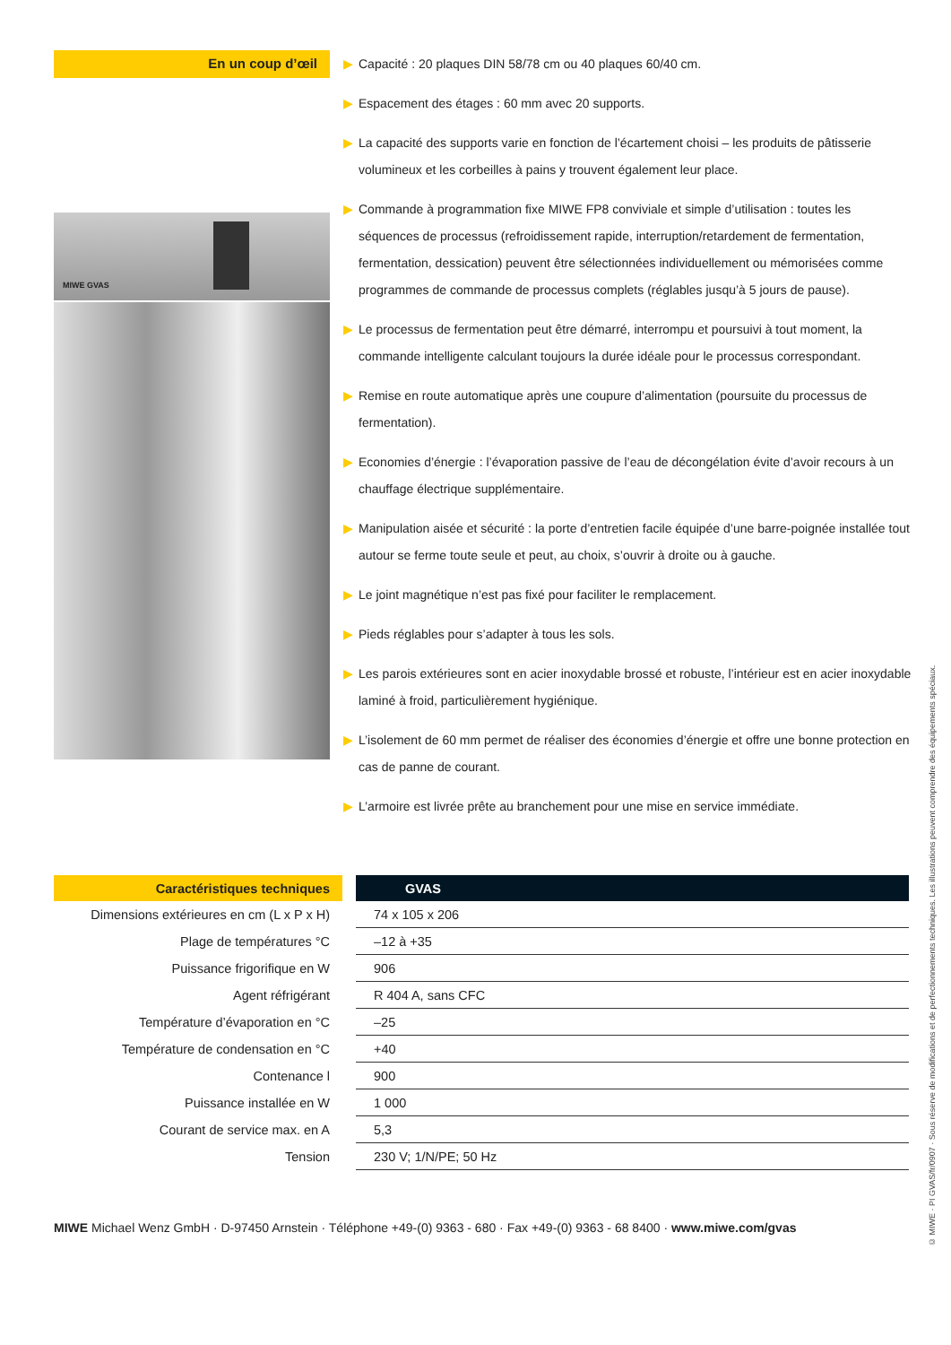En un coup d’œil
MIWE GVAS
▶ Capacité : 20 plaques DIN 58/78 cm ou 40 plaques 60/40 cm.
▶ Espacement des étages : 60 mm avec 20 supports.
▶ La capacité des supports varie en fonction de l’écartement choisi – les produits de pâtisserie volumineux et les corbeilles à pains y trouvent également leur place.
▶ Commande à programmation fixe MIWE FP8 conviviale et simple d’utilisation : toutes les séquences de processus (refroidissement rapide, interruption/retardement de fermentation, fermentation, dessication) peuvent être sélectionnées individuellement ou mémorisées comme programmes de commande de processus complets (réglables jusqu’à 5 jours de pause).
▶ Le processus de fermentation peut être démarré, interrompu et poursuivi à tout moment, la commande intelligente calculant toujours la durée idéale pour le processus correspondant.
▶ Remise en route automatique après une coupure d’alimentation (poursuite du processus de fermentation).
▶ Economies d’énergie : l’évaporation passive de l’eau de décongélation évite d’avoir recours à un chauffage électrique supplémentaire.
▶ Manipulation aisée et sécurité : la porte d’entretien facile équipée d’une barre-poignée installée tout autour se ferme toute seule et peut, au choix, s’ouvrir à droite ou à gauche.
▶ Le joint magnétique n’est pas fixé pour faciliter le remplacement.
▶ Pieds réglables pour s’adapter à tous les sols.
▶ Les parois extérieures sont en acier inoxydable brossé et robuste, l’intérieur est en acier inoxydable laminé à froid, particulièrement hygiénique.
▶ L’isolement de 60 mm permet de réaliser des économies d’énergie et offre une bonne protection en cas de panne de courant.
▶ L’armoire est livrée prête au branchement pour une mise en service immédiate.
| Caractéristiques techniques | | GVAS |
| Dimensions extérieures en cm (L x P x H) | | 74 x 105 x 206 |
| Plage de températures °C | | –12 à +35 |
| Puissance frigorifique en W | | 906 |
| Agent réfrigérant | | R 404 A, sans CFC |
| Température d’évaporation en °C | | –25 |
| Température de condensation en °C | | +40 |
| Contenance l | | 900 |
| Puissance installée en W | | 1 000 |
| Courant de service max. en A | | 5,3 |
| Tension | | 230 V; 1/N/PE; 50 Hz |
MIWE Michael Wenz GmbH · D-97450 Arnstein · Téléphone +49-(0) 9363 - 680 · Fax +49-(0) 9363 - 68 8400 · www.miwe.com/gvas
© MIWE · PI GVAS/fr/0907 · Sous réserve de modifications et de perfectionnements techniques. Les illustrations peuvent comprendre des équipements spéciaux.